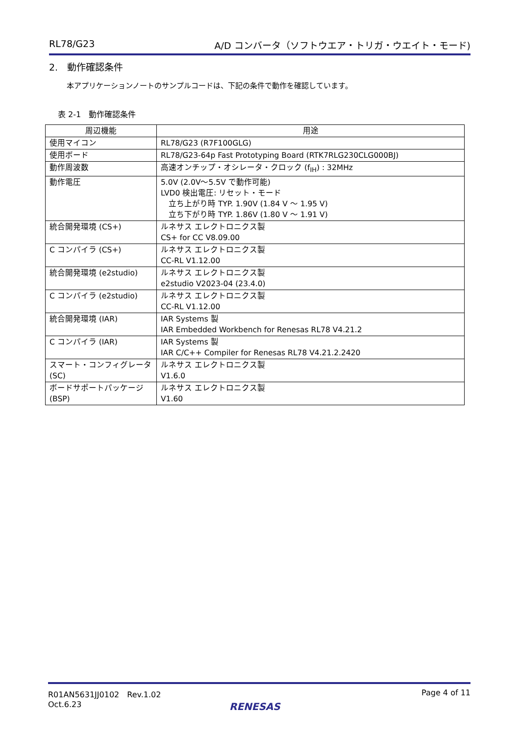RL78/G23 A/D コンバータ（ソフトウエア・トリガ・ウエイト・モード)
2.　動作確認条件
本アプリケーションノートのサンプルコードは、下記の条件で動作を確認しています。
表 2-1　動作確認条件
| 周辺機能 | 用途 |
| --- | --- |
| 使用マイコン | RL78/G23 (R7F100GLG) |
| 使用ボード | RL78/G23-64p Fast Prototyping Board (RTK7RLG230CLG000BJ) |
| 動作周波数 | 高速オンチップ・オシレータ・クロック (f<sub>IH</sub>) : 32MHz |
| 動作電圧 | 5.0V (2.0V～5.5V で動作可能) LVD0 検出電圧: リセット・モード 立ち上がり時 TYP. 1.90V (1.84 V ～ 1.95 V) 立ち下がり時 TYP. 1.86V (1.80 V ～ 1.91 V) |
| 統合開発環境 (CS+) | ルネサス エレクトロニクス製 CS+ for CC V8.09.00 |
| C コンパイラ (CS+) | ルネサス エレクトロニクス製 CC-RL V1.12.00 |
| 統合開発環境 (e2studio) | ルネサス エレクトロニクス製 e2studio V2023-04 (23.4.0) |
| C コンパイラ (e2studio) | ルネサス エレクトロニクス製 CC-RL V1.12.00 |
| 統合開発環境 (IAR) | IAR Systems 製 IAR Embedded Workbench for Renesas RL78 V4.21.2 |
| C コンパイラ (IAR) | IAR Systems 製 IAR C/C++ Compiler for Renesas RL78 V4.21.2.2420 |
| スマート・コンフィグレータ (SC) | ルネサス エレクトロニクス製 V1.6.0 |
| ボードサポートパッケージ (BSP) | ルネサス エレクトロニクス製 V1.60 |
R01AN5631JJ0102　Rev.1.02
Oct.6.23 Page 4 of 11
RENESAS